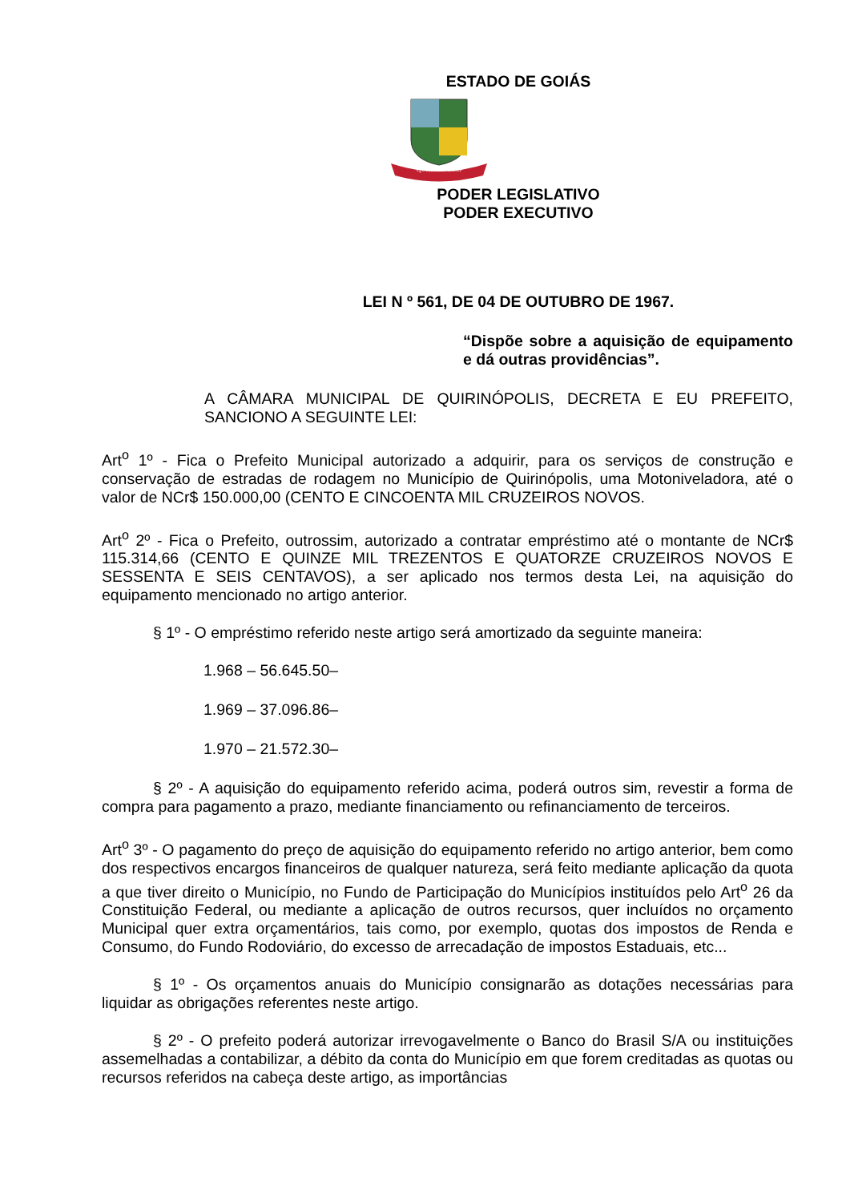ESTADO DE GOIÁS
QUIRINÓPOLIS
PODER LEGISLATIVO
PODER EXECUTIVO
LEI N º 561, DE 04 DE OUTUBRO DE 1967.
“Dispõe sobre a aquisição de equipamento e dá outras providências”.
A CÂMARA MUNICIPAL DE QUIRINÓPOLIS, DECRETA E EU PREFEITO, SANCIONO A SEGUINTE LEI:
Art<sup>o</sup> 1º - Fica o Prefeito Municipal autorizado a adquirir, para os serviços de construção e conservação de estradas de rodagem no Município de Quirinópolis, uma Motoniveladora, até o valor de NCr$ 150.000,00 (CENTO E CINCOENTA MIL CRUZEIROS NOVOS.
Art<sup>o</sup> 2º - Fica o Prefeito, outrossim, autorizado a contratar empréstimo até o montante de NCr$ 115.314,66 (CENTO E QUINZE MIL TREZENTOS E QUATORZE CRUZEIROS NOVOS E SESSENTA E SEIS CENTAVOS), a ser aplicado nos termos desta Lei, na aquisição do equipamento mencionado no artigo anterior.
§ 1º - O empréstimo referido neste artigo será amortizado da seguinte maneira:
1.968 – 56.645.50–
1.969 – 37.096.86–
1.970 – 21.572.30–
§ 2º - A aquisição do equipamento referido acima, poderá outros sim, revestir a forma de compra para pagamento a prazo, mediante financiamento ou refinanciamento de terceiros.
Art<sup>o</sup> 3º - O pagamento do preço de aquisição do equipamento referido no artigo anterior, bem como dos respectivos encargos financeiros de qualquer natureza, será feito mediante aplicação da quota a que tiver direito o Município, no Fundo de Participação do Municípios instituídos pelo Art<sup>o</sup> 26 da Constituição Federal, ou mediante a aplicação de outros recursos, quer incluídos no orçamento Municipal quer extra orçamentários, tais como, por exemplo, quotas dos impostos de Renda e Consumo, do Fundo Rodoviário, do excesso de arrecadação de impostos Estaduais, etc...
§ 1º - Os orçamentos anuais do Município consignarão as dotações necessárias para liquidar as obrigações referentes neste artigo.
§ 2º - O prefeito poderá autorizar irrevogavelmente o Banco do Brasil S/A ou instituições assemelhadas a contabilizar, a débito da conta do Município em que forem creditadas as quotas ou recursos referidos na cabeça deste artigo, as importâncias